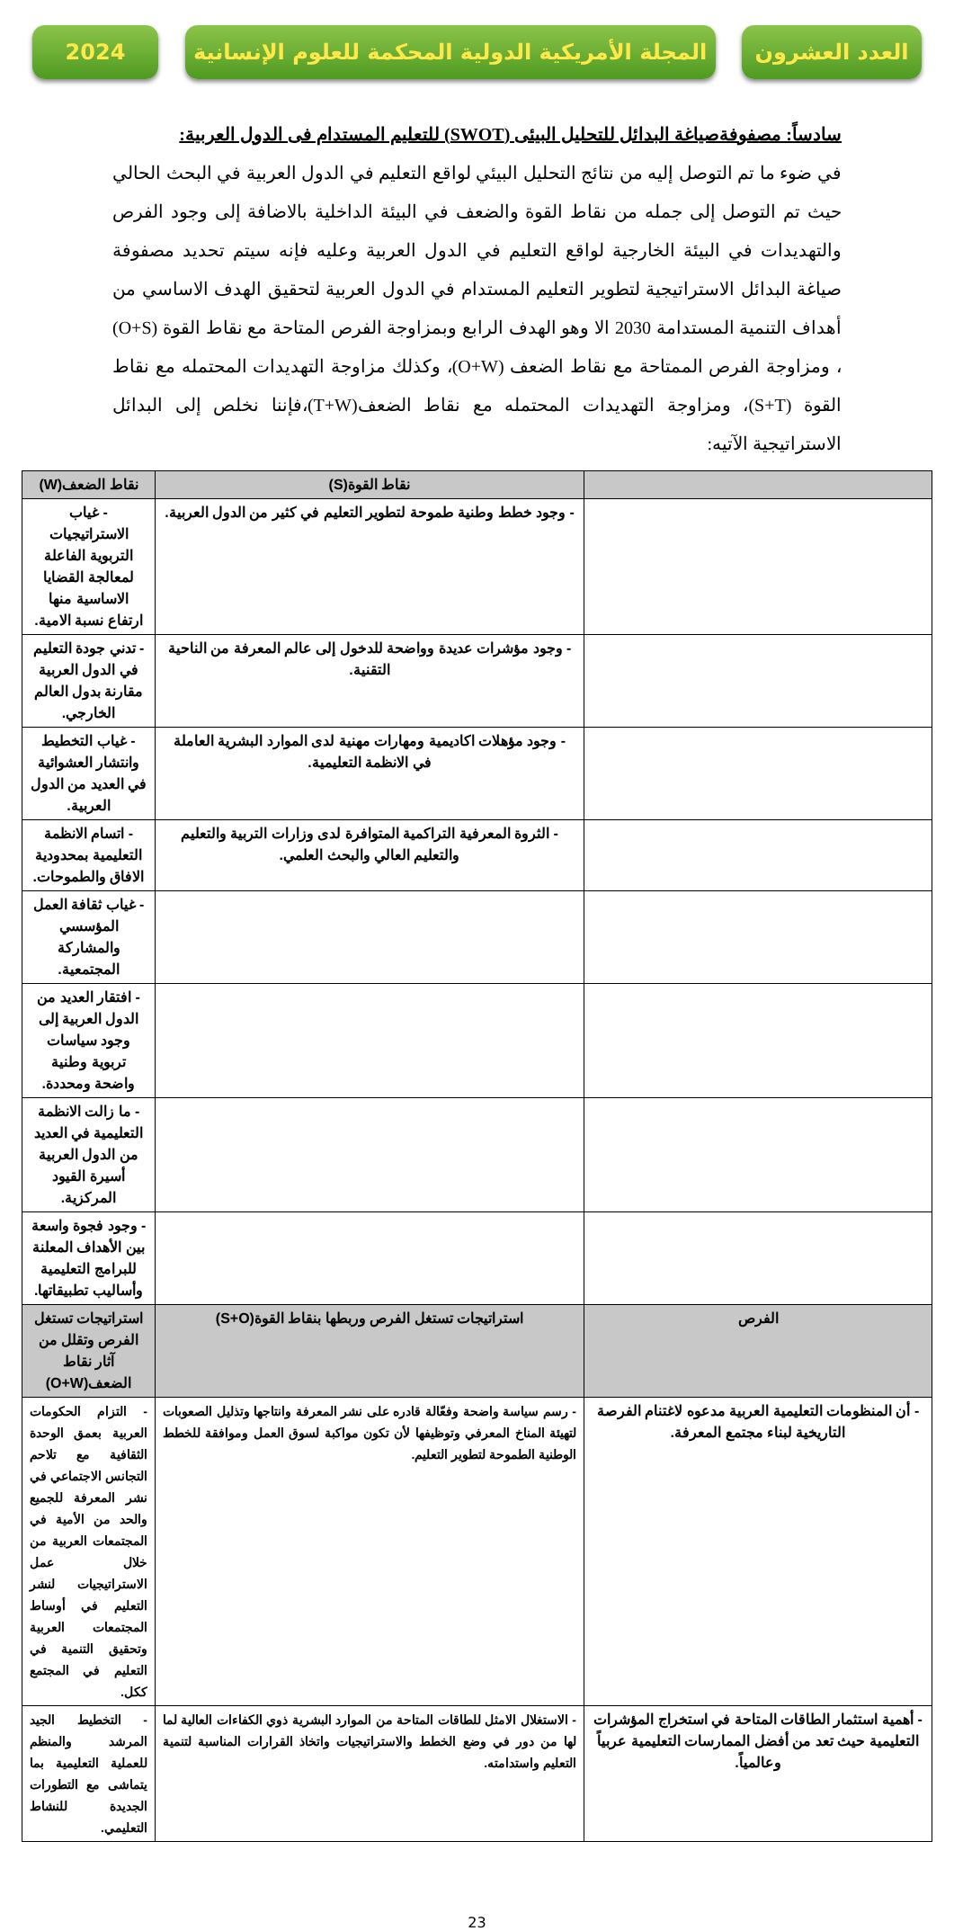العدد العشرون المجلة الأمريكية الدولية المحكمة للعلوم الإنسانية
2024
سادساً: مصفوفةصياغة البدائل للتحليل البيئى (SWOT) للتعليم المستدام فى الدول العربية:
في ضوء ما تم التوصل إليه من نتائج التحليل البيئي لواقع التعليم في الدول العربية في البحث الحالي حيث تم التوصل إلى جمله من نقاط القوة والضعف في البيئة الداخلية بالاضافة إلى وجود الفرص والتهديدات في البيئة الخارجية لواقع التعليم في الدول العربية وعليه فإنه سيتم تحديد مصفوفة صياغة البدائل الاستراتيجية لتطوير التعليم المستدام في الدول العربية لتحقيق الهدف الاساسي من أهداف التنمية المستدامة 2030 الا وهو الهدف الرابع وبمزاوجة الفرص المتاحة مع نقاط القوة (O+S) ، ومزاوجة الفرص الممتاحة مع نقاط الضعف (O+W)، وكذلك مزاوجة التهديدات المحتمله مع نقاط القوة (S+T)، ومزاوجة التهديدات المحتمله مع نقاط الضعف(T+W)،فإننا نخلص إلى البدائل الاستراتيجية الآتيه:
| | نقاط القوة(S) | نقاط الضعف(W) |
| --- | --- | --- |
| | - وجود خطط وطنية طموحة لتطوير التعليم في كثير من الدول العربية. | - غياب الاستراتيجيات التربوية الفاعلة لمعالجة القضايا الاساسية منها ارتفاع نسبة الامية. |
| | - وجود مؤشرات عديدة وواضحة للدخول إلى عالم المعرفة من الناحية التقنية. | - تدني جودة التعليم في الدول العربية مقارنة بدول العالم الخارجي. |
| | - وجود مؤهلات اكاديمية ومهارات مهنية لدى الموارد البشرية العاملة في الانظمة التعليمية. | - غياب التخطيط وانتشار العشوائية في العديد من الدول العربية. |
| | - الثروة المعرفية التراكمية المتوافرة لدى وزارات التربية والتعليم والتعليم العالي والبحث العلمي. | - اتسام الانظمة التعليمية بمحدودية الافاق والطموحات. |
| | | - غياب ثقافة العمل المؤسسي والمشاركة المجتمعية. |
| | | - افتقار العديد من الدول العربية إلى وجود سياسات تربوية وطنية واضحة ومحددة. |
| | | - ما زالت الانظمة التعليمية في العديد من الدول العربية أسيرة القيود المركزية. |
| | | - وجود فجوة واسعة بين الأهداف المعلنة للبرامج التعليمية وأساليب تطبيقاتها. |
| الفرص | استراتيجات تستغل الفرص وربطها بنقاط القوة(S+O) | استراتيجات تستغل الفرص وتقلل من آثار نقاط الضعف(O+W) |
| - أن المنظومات التعليمية العربية مدعوه لاغتنام الفرصة التاريخية لبناء مجتمع المعرفة. | - رسم سياسة واضحة وفعّالة قادره على نشر المعرفة وانتاجها وتذليل الصعوبات لتهيئة المناخ المعرفي وتوظيفها لأن تكون مواكبة لسوق العمل وموافقة للخطط الوطنية الطموحة لتطوير التعليم. | - التزام الحكومات العربية بعمق الوحدة الثقافية مع تلاحم التجانس الاجتماعي في نشر المعرفة للجميع والحد من الأمية في المجتمعات العربية من خلال عمل الاستراتيجيات لنشر التعليم في أوساط المجتمعات العربية وتحقيق التنمية في التعليم في المجتمع ككل. |
| - أهمية استثمار الطاقات المتاحة في استخراج المؤشرات التعليمية حيث تعد من أفضل الممارسات التعليمية عربياً وعالمياً. | - الاستغلال الامثل للطاقات المتاحة من الموارد البشرية ذوي الكفاءات العالية لما لها من دور في وضع الخطط والاستراتيجيات واتخاذ القرارات المناسبة لتنمية التعليم واستدامته. | - التخطيط الجيد المرشد والمنظم للعملية التعليمية بما يتماشى مع التطورات الجديدة للنشاط التعليمي. |
23